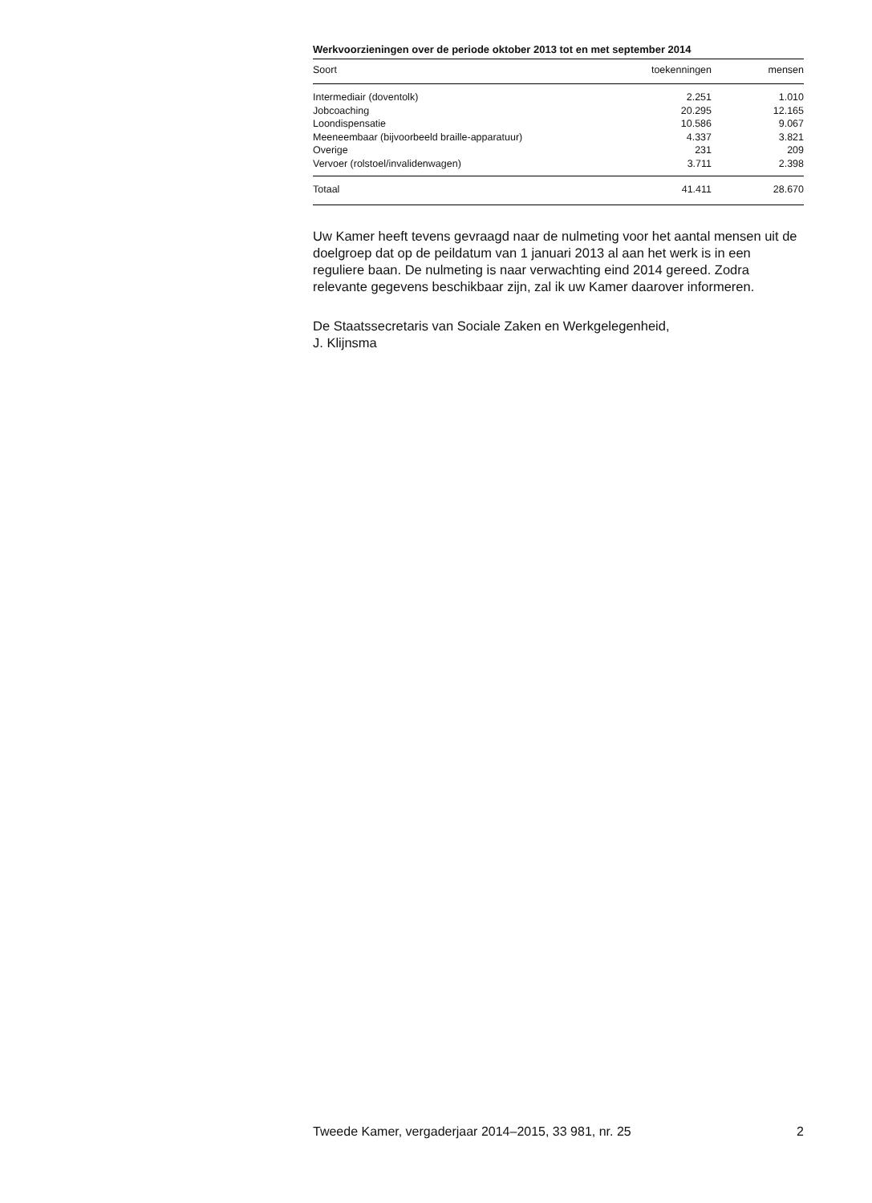Werkvoorzieningen over de periode oktober 2013 tot en met september 2014
| Soort | toekenningen | mensen |
| --- | --- | --- |
| Intermediair (doventolk) | 2.251 | 1.010 |
| Jobcoaching | 20.295 | 12.165 |
| Loondispensatie | 10.586 | 9.067 |
| Meeneembaar (bijvoorbeeld braille-apparatuur) | 4.337 | 3.821 |
| Overige | 231 | 209 |
| Vervoer (rolstoel/invalidenwagen) | 3.711 | 2.398 |
| Totaal | 41.411 | 28.670 |
Uw Kamer heeft tevens gevraagd naar de nulmeting voor het aantal mensen uit de doelgroep dat op de peildatum van 1 januari 2013 al aan het werk is in een reguliere baan. De nulmeting is naar verwachting eind 2014 gereed. Zodra relevante gegevens beschikbaar zijn, zal ik uw Kamer daarover informeren.
De Staatssecretaris van Sociale Zaken en Werkgelegenheid,
J. Klijnsma
Tweede Kamer, vergaderjaar 2014–2015, 33 981, nr. 25 2